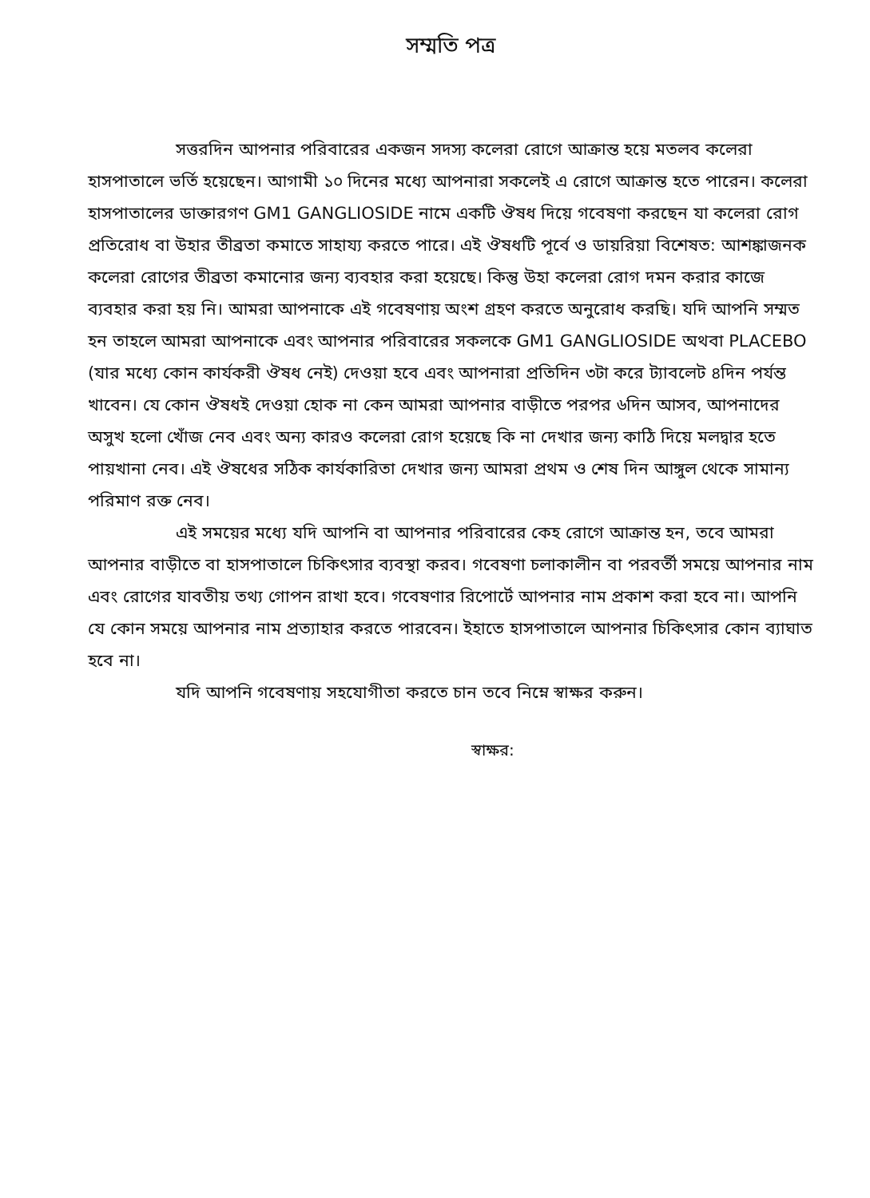সম্মতি পত্র
সত্তরদিন আপনার পরিবারের একজন সদস্য কলেরা রোগে আক্রান্ত হয়ে মতলব কলেরা হাসপাতালে ভর্তি হয়েছেন। আগামী ১০ দিনের মধ্যে আপনারা সকলেই এ রোগে আক্রান্ত হতে পারেন। কলেরা হাসপাতালের ডাক্তারগণ GM1 GANGLIOSIDE নামে একটি ঔষধ দিয়ে গবেষণা করছেন যা কলেরা রোগ প্রতিরোধ বা উহার তীব্রতা কমাতে সাহায্য করতে পারে। এই ঔষধটি পূর্বে ও ডায়রিয়া বিশেষত: আশঙ্কাজনক কলেরা রোগের তীব্রতা কমানোর জন্য ব্যবহার করা হয়েছে। কিন্তু উহা কলেরা রোগ দমন করার কাজে ব্যবহার করা হয় নি। আমরা আপনাকে এই গবেষণায় অংশ গ্রহণ করতে অনুরোধ করছি। যদি আপনি সম্মত হন তাহলে আমরা আপনাকে এবং আপনার পরিবারের সকলকে GM1 GANGLIOSIDE অথবা PLACEBO (যার মধ্যে কোন কার্যকরী ঔষধ নেই) দেওয়া হবে এবং আপনারা প্রতিদিন ৩টা করে ট্যাবলেট ৪দিন পর্যন্ত খাবেন। যে কোন ঔষধই দেওয়া হোক না কেন আমরা আপনার বাড়ীতে পরপর ৬দিন আসব, আপনাদের অসুখ হলো খোঁজ নেব এবং অন্য কারও কলেরা রোগ হয়েছে কি না দেখার জন্য কাঠি দিয়ে মলদ্বার হতে পায়খানা নেব। এই ঔষধের সঠিক কার্যকারিতা দেখার জন্য আমরা প্রথম ও শেষ দিন আঙ্গুল থেকে সামান্য পরিমাণ রক্ত নেব।
এই সময়ের মধ্যে যদি আপনি বা আপনার পরিবারের কেহ রোগে আক্রান্ত হন, তবে আমরা আপনার বাড়ীতে বা হাসপাতালে চিকিৎসার ব্যবস্থা করব। গবেষণা চলাকালীন বা পরবর্তী সময়ে আপনার নাম এবং রোগের যাবতীয় তথ্য গোপন রাখা হবে। গবেষণার রিপোর্টে আপনার নাম প্রকাশ করা হবে না। আপনি যে কোন সময়ে আপনার নাম প্রত্যাহার করতে পারবেন। ইহাতে হাসপাতালে আপনার চিকিৎসার কোন ব্যাঘাত হবে না।
যদি আপনি গবেষণায় সহযোগীতা করতে চান তবে নিম্নে স্বাক্ষর করুন।
স্বাক্ষর: